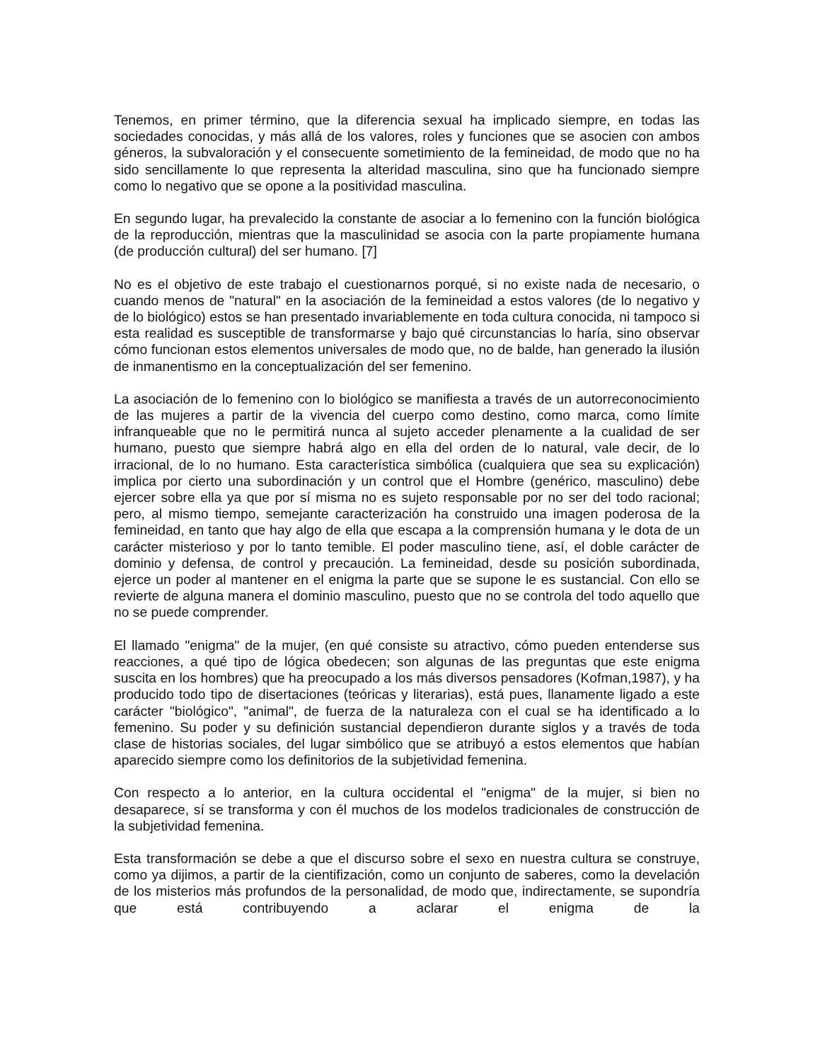Tenemos, en primer término, que la diferencia sexual ha implicado siempre, en todas las sociedades conocidas, y más allá de los valores, roles y funciones que se asocien con ambos géneros, la subvaloración y el consecuente sometimiento de la femineidad, de modo que no ha sido sencillamente lo que representa la alteridad masculina, sino que ha funcionado siempre como lo negativo que se opone a la positividad masculina.
En segundo lugar, ha prevalecido la constante de asociar a lo femenino con la función biológica de la reproducción, mientras que la masculinidad se asocia con la parte propiamente humana (de producción cultural) del ser humano. [7]
No es el objetivo de este trabajo el cuestionarnos porqué, si no existe nada de necesario, o cuando menos de "natural" en la asociación de la femineidad a estos valores (de lo negativo y de lo biológico) estos se han presentado invariablemente en toda cultura conocida, ni tampoco si esta realidad es susceptible de transformarse y bajo qué circunstancias lo haría, sino observar cómo funcionan estos elementos universales de modo que, no de balde, han generado la ilusión de inmanentismo en la conceptualización del ser femenino.
La asociación de lo femenino con lo biológico se manifiesta a través de un autorreconocimiento de las mujeres a partir de la vivencia del cuerpo como destino, como marca, como límite infranqueable que no le permitirá nunca al sujeto acceder plenamente a la cualidad de ser humano, puesto que siempre habrá algo en ella del orden de lo natural, vale decir, de lo irracional, de lo no humano. Esta característica simbólica (cualquiera que sea su explicación) implica por cierto una subordinación y un control que el Hombre (genérico, masculino) debe ejercer sobre ella ya que por sí misma no es sujeto responsable por no ser del todo racional; pero, al mismo tiempo, semejante caracterización ha construido una imagen poderosa de la femineidad, en tanto que hay algo de ella que escapa a la comprensión humana y le dota de un carácter misterioso y por lo tanto temible. El poder masculino tiene, así, el doble carácter de dominio y defensa, de control y precaución. La femineidad, desde su posición subordinada, ejerce un poder al mantener en el enigma la parte que se supone le es sustancial. Con ello se revierte de alguna manera el dominio masculino, puesto que no se controla del todo aquello que no se puede comprender.
El llamado "enigma" de la mujer, (en qué consiste su atractivo, cómo pueden entenderse sus reacciones, a qué tipo de lógica obedecen; son algunas de las preguntas que este enigma suscita en los hombres) que ha preocupado a los más diversos pensadores (Kofman,1987), y ha producido todo tipo de disertaciones (teóricas y literarias), está pues, llanamente ligado a este carácter "biológico", "animal", de fuerza de la naturaleza con el cual se ha identificado a lo femenino. Su poder y su definición sustancial dependieron durante siglos y a través de toda clase de historias sociales, del lugar simbólico que se atribuyó a estos elementos que habían aparecido siempre como los definitorios de la subjetividad femenina.
Con respecto a lo anterior, en la cultura occidental el "enigma" de la mujer, si bien no desaparece, sí se transforma y con él muchos de los modelos tradicionales de construcción de la subjetividad femenina.
Esta transformación se debe a que el discurso sobre el sexo en nuestra cultura se construye, como ya dijimos, a partir de la cientifización, como un conjunto de saberes, como la develación de los misterios más profundos de la personalidad, de modo que, indirectamente, se supondría que está contribuyendo a aclarar el enigma de la